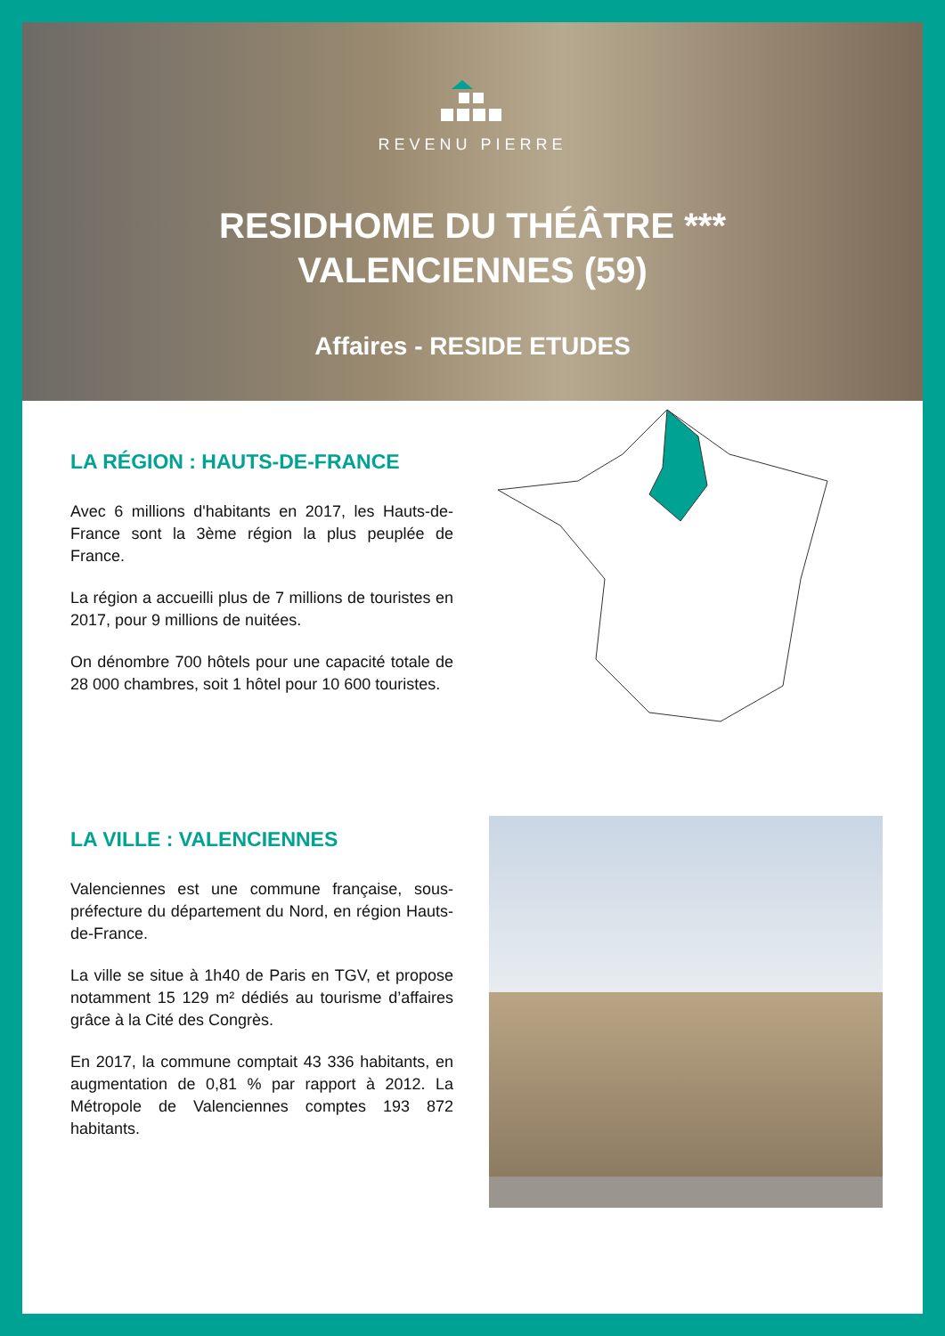REVENU PIERRE
RESIDHOME DU THÉÂTRE ***
VALENCIENNES (59)
Affaires - RESIDE ETUDES
LA RÉGION : HAUTS-DE-FRANCE
Avec 6 millions d'habitants en 2017, les Hauts-de-France sont la 3ème région la plus peuplée de France.
La région a accueilli plus de 7 millions de touristes en 2017, pour 9 millions de nuitées.
On dénombre 700 hôtels pour une capacité totale de 28 000 chambres, soit 1 hôtel pour 10 600 touristes.
LA VILLE : VALENCIENNES
Valenciennes est une commune française, sous-préfecture du département du Nord, en région Hauts-de-France.
La ville se situe à 1h40 de Paris en TGV, et propose notamment 15 129 m² dédiés au tourisme d’affaires grâce à la Cité des Congrès.
En 2017, la commune comptait 43 336 habitants, en augmentation de 0,81 % par rapport à 2012. La Métropole de Valenciennes comptes 193 872 habitants.